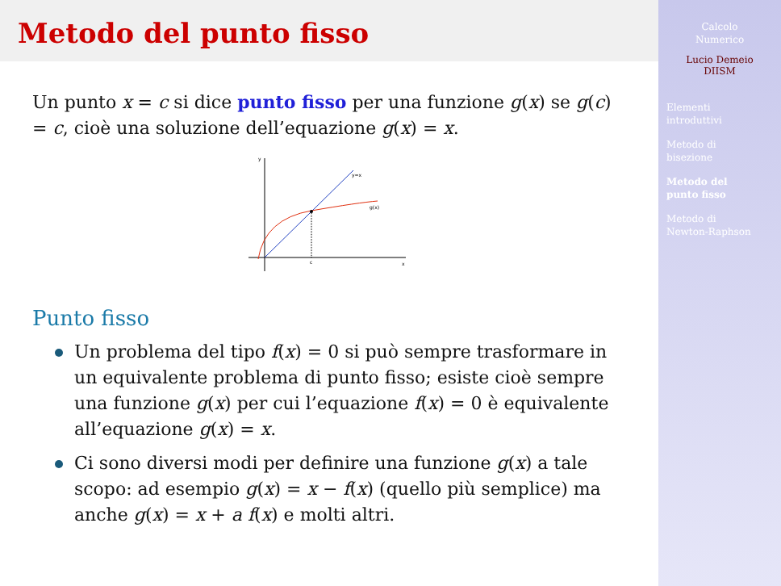Metodo del punto fisso
Un punto x = c si dice punto fisso per una funzione g(x) se g(c) = c, cioè una soluzione dell’equazione g(x) = x.
y
x
y=x
g(x)
c
Punto fisso
Un problema del tipo f(x) = 0 si può sempre trasformare in un equivalente problema di punto fisso; esiste cioè sempre una funzione g(x) per cui l’equazione f(x) = 0 è equivalente all’equazione g(x) = x.
Ci sono diversi modi per definire una funzione g(x) a tale scopo: ad esempio g(x) = x − f(x) (quello più semplice) ma anche g(x) = x + a f(x) e molti altri.
Calcolo
Numerico
Lucio Demeio
DIISM
Elementi
introduttivi
Metodo di
bisezione
Metodo del
punto fisso
Metodo di
Newton-Raphson